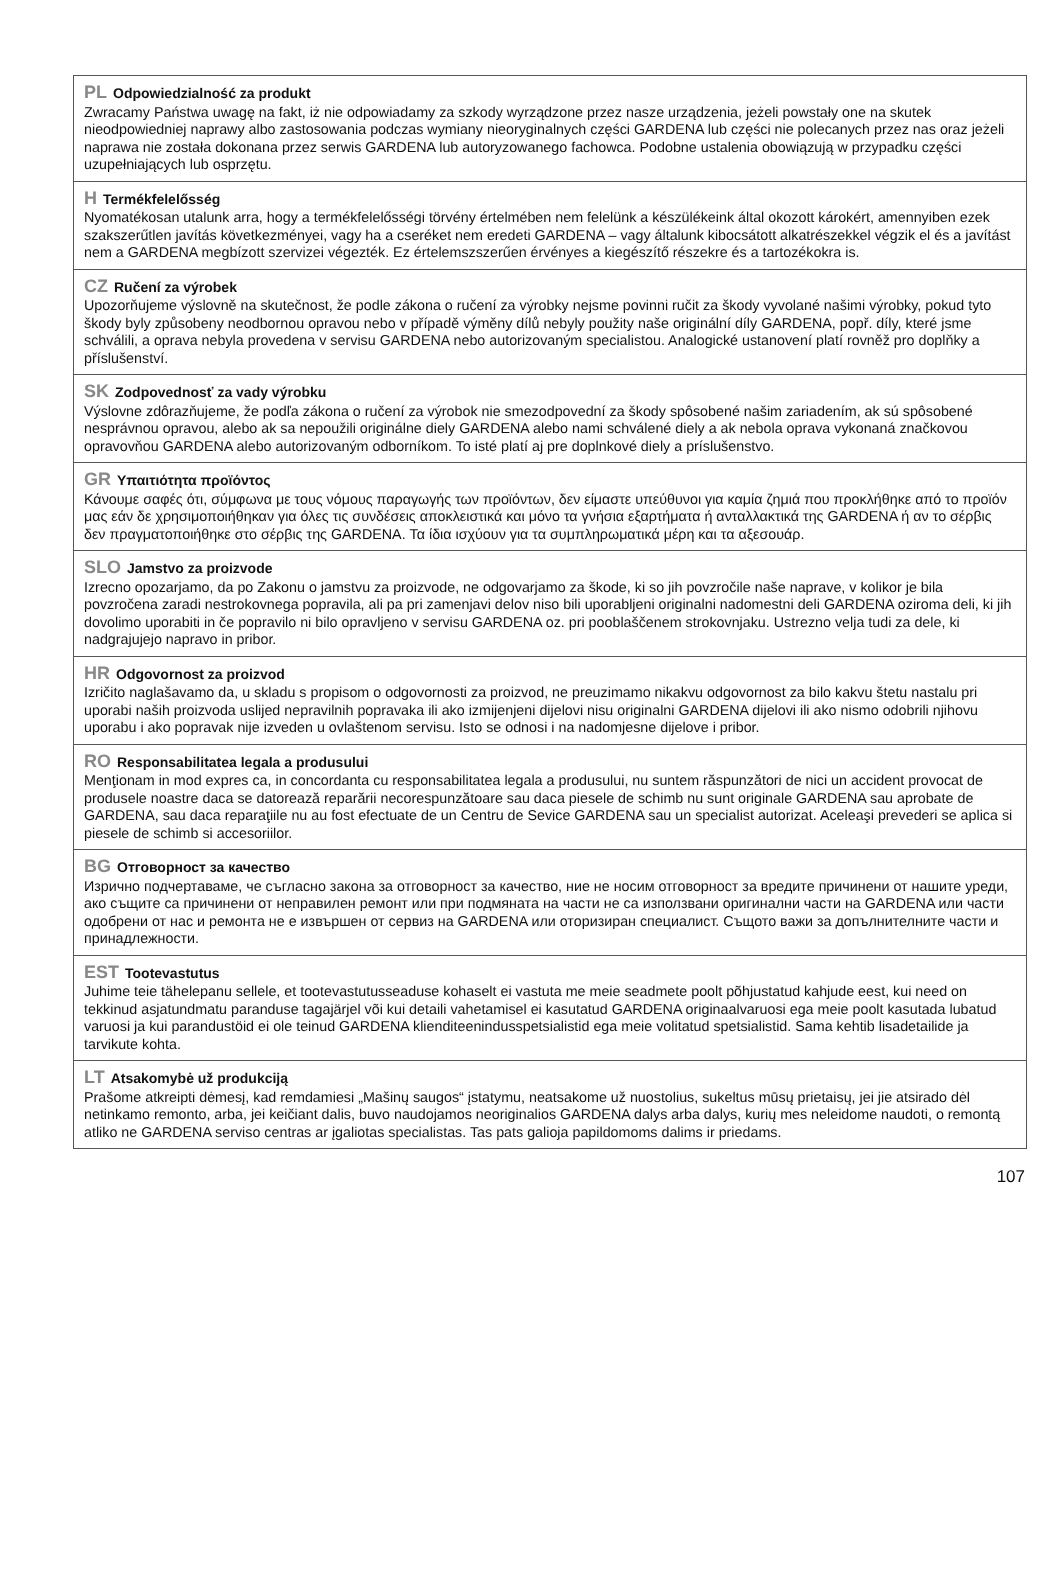PL Odpowiedzialność za produkt
Zwracamy Państwa uwagę na fakt, iż nie odpowiadamy za szkody wyrządzone przez nasze urządzenia, jeżeli powstały one na skutek nieodpowiedniej naprawy albo zastosowania podczas wymiany nieoryginalnych części GARDENA lub części nie polecanych przez nas oraz jeżeli naprawa nie została dokonana przez serwis GARDENA lub autoryzowanego fachowca. Podobne ustalenia obowiązują w przypadku części uzupełniających lub osprzętu.
H Termékfelelősség
Nyomatékosan utalunk arra, hogy a termékfelelősségi törvény értelmében nem felelünk a készülékeink által okozott károkért, amennyiben ezek szakszerűtlen javítás következményei, vagy ha a cseréket nem eredeti GARDENA – vagy általunk kibocsátott alkatrészekkel végzik el és a javítást nem a GARDENA megbízott szervizei végezték. Ez értelemszszerűen érvényes a kiegészítő részekre és a tartozékokra is.
CZ Ručení za výrobek
Upozorňujeme výslovně na skutečnost, že podle zákona o ručení za výrobky nejsme povinni ručit za škody vyvolané našimi výrobky, pokud tyto škody byly způsobeny neodbornou opravou nebo v případě výměny dílů nebyly použity naše originální díly GARDENA, popř. díly, které jsme schválili, a oprava nebyla provedena v servisu GARDENA nebo autorizovaným specialistou. Analogické ustanovení platí rovněž pro doplňky a příslušenství.
SK Zodpovednosť za vady výrobku
Výslovne zdôrazňujeme, že podľa zákona o ručení za výrobok nie smezodpovední za škody spôsobené našim zariadením, ak sú spôsobené nesprávnou opravou, alebo ak sa nepoužili originálne diely GARDENA alebo nami schválené diely a ak nebola oprava vykonaná značkovou opravovňou GARDENA alebo autorizovaným odborníkom. To isté platí aj pre doplnkové diely a príslušenstvo.
GR Υπαιτιότητα προϊόντος
Κάνουμε σαφές ότι, σύμφωνα με τους νόμους παραγωγής των προϊόντων, δεν είμαστε υπεύθυνοι για καμία ζημιά που προκλήθηκε από το προϊόν μας εάν δε χρησιμοποιήθηκαν για όλες τις συνδέσεις αποκλειστικά και μόνο τα γνήσια εξαρτήματα ή ανταλλακτικά της GARDENA ή αν το σέρβις δεν πραγματοποιήθηκε στο σέρβις της GARDENA. Τα ίδια ισχύουν για τα συμπληρωματικά μέρη και τα αξεσουάρ.
SLO Jamstvo za proizvode
Izrecno opozarjamo, da po Zakonu o jamstvu za proizvode, ne odgovarjamo za škode, ki so jih povzročile naše naprave, v kolikor je bila povzročena zaradi nestrokovnega popravila, ali pa pri zamenjavi delov niso bili uporabljeni originalni nadomestni deli GARDENA oziroma deli, ki jih dovolimo uporabiti in če popravilo ni bilo opravljeno v servisu GARDENA oz. pri pooblaščenem strokovnjaku. Ustrezno velja tudi za dele, ki nadgrajujejo napravo in pribor.
HR Odgovornost za proizvod
Izričito naglašavamo da, u skladu s propisom o odgovornosti za proizvod, ne preuzimamo nikakvu odgovornost za bilo kakvu štetu nastalu pri uporabi naših proizvoda uslijed nepravilnih popravaka ili ako izmijenjeni dijelovi nisu originalni GARDENA dijelovi ili ako nismo odobrili njihovu uporabu i ako popravak nije izveden u ovlaštenom servisu. Isto se odnosi i na nadomjesne dijelove i pribor.
RO Responsabilitatea legala a produsului
Menţionam in mod expres ca, in concordanta cu responsabilitatea legala a produsului, nu suntem răspunzători de nici un accident provocat de produsele noastre daca se datorează reparării necorespunzătoare sau daca piesele de schimb nu sunt originale GARDENA sau aprobate de GARDENA, sau daca reparaţiile nu au fost efectuate de un Centru de Sevice GARDENA sau un specialist autorizat. Aceleaşi prevederi se aplica si piesele de schimb si accesoriilor.
BG Отговорност за качество
Изрично подчертаваме, че съгласно закона за отговорност за качество, ние не носим отговорност за вредите причинени от нашите уреди, ако същите са причинени от неправилен ремонт или при подмяната на части не са използвани оригинални части на GARDENA или части одобрени от нас и ремонта не е извършен от сервиз на GARDENA или оторизиран специалист. Същото важи за допълнителните части и принадлежности.
EST Tootevastutus
Juhime teie tähelepanu sellele, et tootevastutusseaduse kohaselt ei vastuta me meie seadmete poolt põhjustatud kahjude eest, kui need on tekkinud asjatundmatu paranduse tagajärjel või kui detaili vahetamisel ei kasutatud GARDENA originaalvaruosi ega meie poolt kasutada lubatud varuosi ja kui parandustöid ei ole teinud GARDENA klienditeenindusspetsialistid ega meie volitatud spetsialistid. Sama kehtib lisadetailide ja tarvikute kohta.
LT Atsakomybė už produkciją
Prašome atkreipti dėmesį, kad remdamiesi „Mašinų saugos“ įstatymu, neatsakome už nuostolius, sukeltus mūsų prietaisų, jei jie atsirado dėl netinkamo remonto, arba, jei keičiant dalis, buvo naudojamos neoriginalios GARDENA dalys arba dalys, kurių mes neleidome naudoti, o remontą atliko ne GARDENA serviso centras ar įgaliotas specialistas. Tas pats galioja papildomoms dalims ir priedams.
107